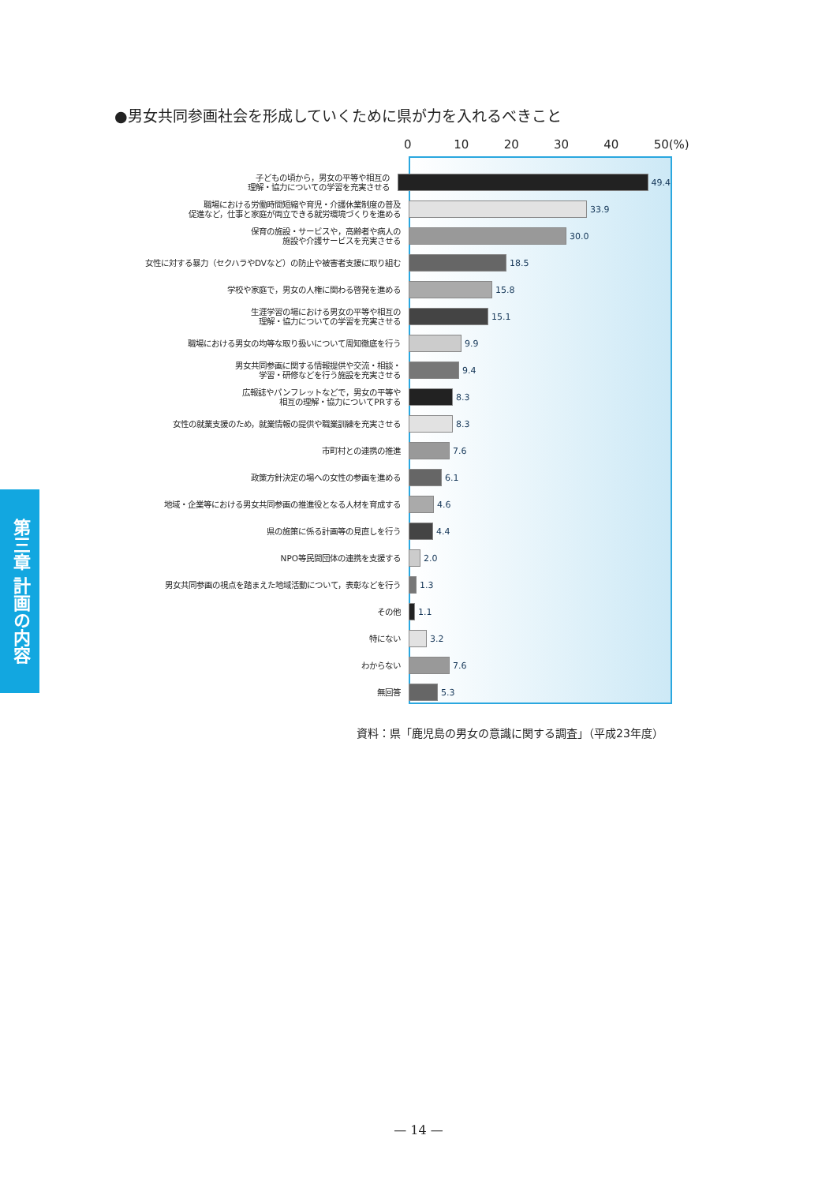●男女共同参画社会を形成していくために県が力を入れるべきこと
0 10 20 30 40 50(%)
子どもの頃から，男女の平等や相互の
理解・協力についての学習を充実させる
49.4
職場における労働時間短縮や育児・介護休業制度の普及
促進など，仕事と家庭が両立できる就労環境づくりを進める
33.9
保育の施設・サービスや，高齢者や病人の
施設や介護サービスを充実させる
30.0
女性に対する暴力（セクハラやDVなど）の防止や被害者支援に取り組む
18.5
学校や家庭で，男女の人権に関わる啓発を進める
15.8
生涯学習の場における男女の平等や相互の
理解・協力についての学習を充実させる
15.1
職場における男女の均等な取り扱いについて周知徹底を行う
9.9
男女共同参画に関する情報提供や交流・相談・
学習・研修などを行う施設を充実させる
9.4
広報誌やパンフレットなどで，男女の平等や
相互の理解・協力についてPRする
8.3
女性の就業支援のため，就業情報の提供や職業訓練を充実させる
8.3
市町村との連携の推進
7.6
政策方針決定の場への女性の参画を進める
6.1
地域・企業等における男女共同参画の推進役となる人材を育成する
4.6
県の施策に係る計画等の見直しを行う
4.4
NPO等民間団体の連携を支援する
2.0
男女共同参画の視点を踏まえた地域活動について，表彰などを行う
1.3
その他
1.1
特にない
3.2
わからない
7.6
無回答
5.3
資料：県「鹿児島の男女の意識に関する調査」（平成23年度）
第三章 計画の内容
— 14 —